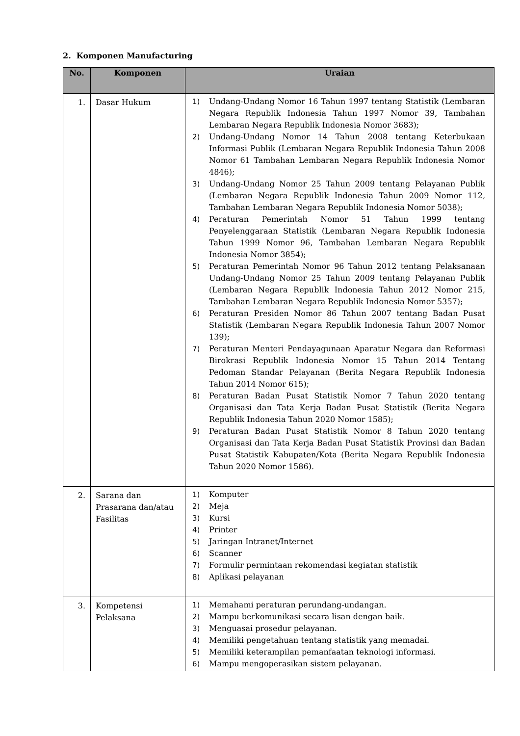2. Komponen Manufacturing
| No. | Komponen | Uraian |
| --- | --- | --- |
| 1. | Dasar Hukum | 1) Undang-Undang Nomor 16 Tahun 1997 tentang Statistik (Lembaran Negara Republik Indonesia Tahun 1997 Nomor 39, Tambahan Lembaran Negara Republik Indonesia Nomor 3683); 2) Undang-Undang Nomor 14 Tahun 2008 tentang Keterbukaan Informasi Publik (Lembaran Negara Republik Indonesia Tahun 2008 Nomor 61 Tambahan Lembaran Negara Republik Indonesia Nomor 4846); 3) Undang-Undang Nomor 25 Tahun 2009 tentang Pelayanan Publik (Lembaran Negara Republik Indonesia Tahun 2009 Nomor 112, Tambahan Lembaran Negara Republik Indonesia Nomor 5038); 4) Peraturan Pemerintah Nomor 51 Tahun 1999 tentang Penyelenggaraan Statistik (Lembaran Negara Republik Indonesia Tahun 1999 Nomor 96, Tambahan Lembaran Negara Republik Indonesia Nomor 3854); 5) Peraturan Pemerintah Nomor 96 Tahun 2012 tentang Pelaksanaan Undang-Undang Nomor 25 Tahun 2009 tentang Pelayanan Publik (Lembaran Negara Republik Indonesia Tahun 2012 Nomor 215, Tambahan Lembaran Negara Republik Indonesia Nomor 5357); 6) Peraturan Presiden Nomor 86 Tahun 2007 tentang Badan Pusat Statistik (Lembaran Negara Republik Indonesia Tahun 2007 Nomor 139); 7) Peraturan Menteri Pendayagunaan Aparatur Negara dan Reformasi Birokrasi Republik Indonesia Nomor 15 Tahun 2014 Tentang Pedoman Standar Pelayanan (Berita Negara Republik Indonesia Tahun 2014 Nomor 615); 8) Peraturan Badan Pusat Statistik Nomor 7 Tahun 2020 tentang Organisasi dan Tata Kerja Badan Pusat Statistik (Berita Negara Republik Indonesia Tahun 2020 Nomor 1585); 9) Peraturan Badan Pusat Statistik Nomor 8 Tahun 2020 tentang Organisasi dan Tata Kerja Badan Pusat Statistik Provinsi dan Badan Pusat Statistik Kabupaten/Kota (Berita Negara Republik Indonesia Tahun 2020 Nomor 1586). |
| 2. | Sarana dan Prasarana dan/atau Fasilitas | 1) Komputer 2) Meja 3) Kursi 4) Printer 5) Jaringan Intranet/Internet 6) Scanner 7) Formulir permintaan rekomendasi kegiatan statistik 8) Aplikasi pelayanan |
| 3. | Kompetensi Pelaksana | 1) Memahami peraturan perundang-undangan. 2) Mampu berkomunikasi secara lisan dengan baik. 3) Menguasai prosedur pelayanan. 4) Memiliki pengetahuan tentang statistik yang memadai. 5) Memiliki keterampilan pemanfaatan teknologi informasi. 6) Mampu mengoperasikan sistem pelayanan. |